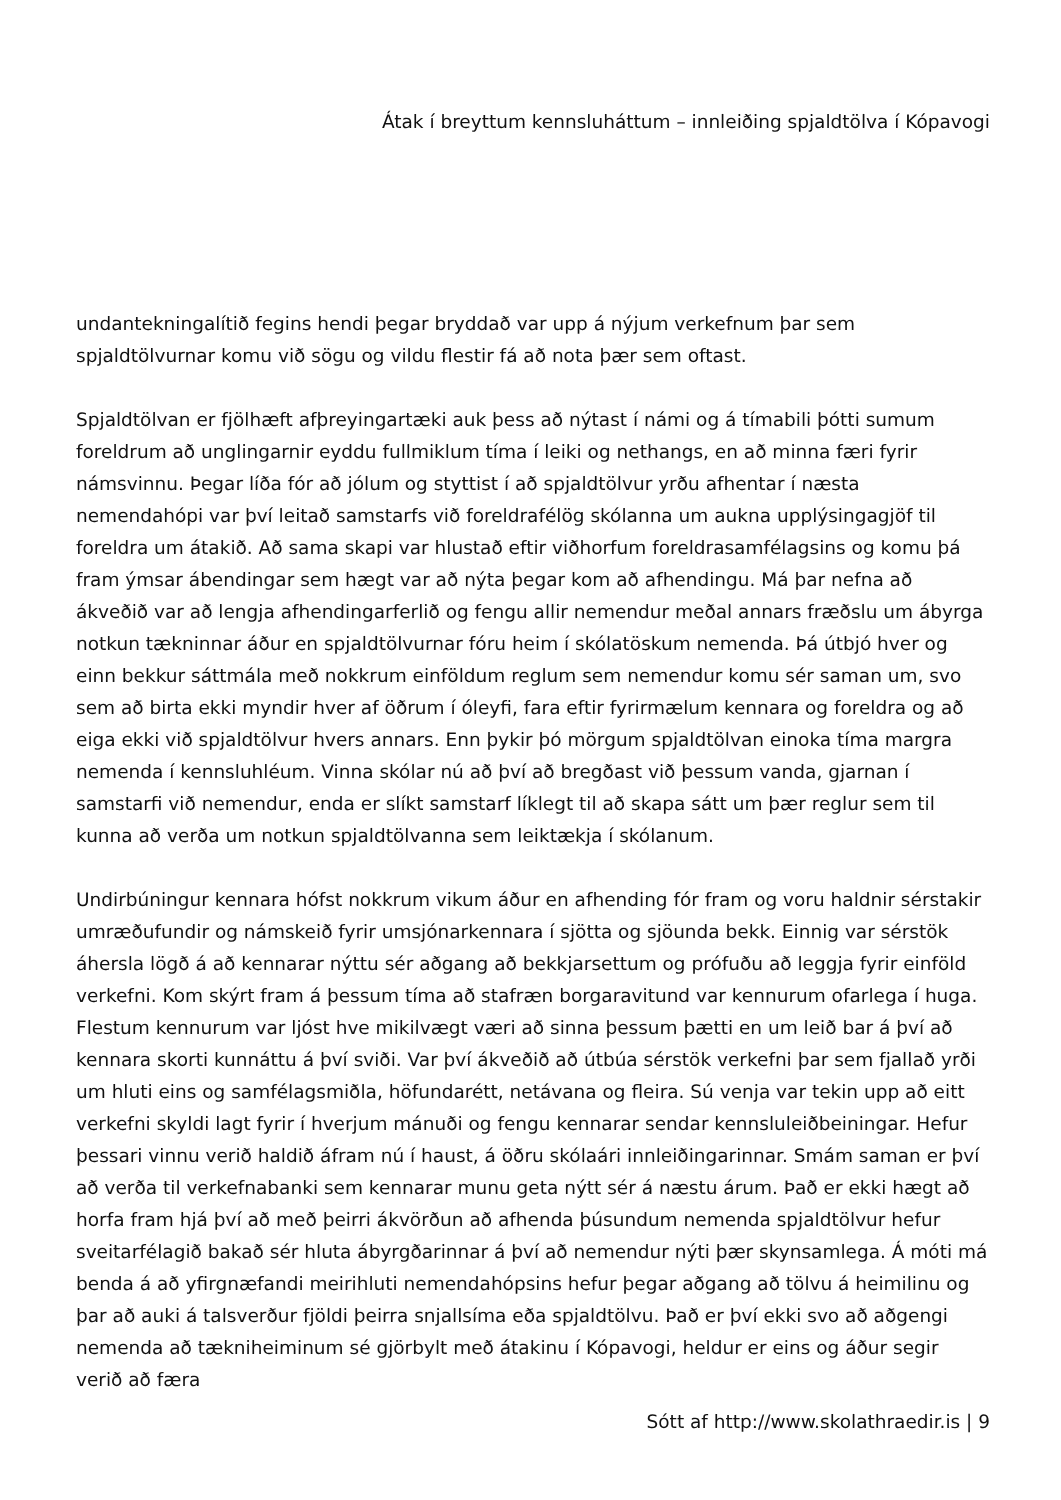Átak í breyttum kennsluháttum – innleiðing spjaldtölva í Kópavogi
undantekningalítið fegins hendi þegar bryddað var upp á nýjum verkefnum þar sem spjaldtölvurnar komu við sögu og vildu flestir fá að nota þær sem oftast.
Spjaldtölvan er fjölhæft afþreyingartæki auk þess að nýtast í námi og á tímabili þótti sumum foreldrum að unglingarnir eyddu fullmiklum tíma í leiki og nethangs, en að minna færi fyrir námsvinnu. Þegar líða fór að jólum og styttist í að spjaldtölvur yrðu afhentar í næsta nemendahópi var því leitað samstarfs við foreldrafélög skólanna um aukna upplýsingagjöf til foreldra um átakið. Að sama skapi var hlustað eftir viðhorfum foreldrasamfélagsins og komu þá fram ýmsar ábendingar sem hægt var að nýta þegar kom að afhendingu. Má þar nefna að ákveðið var að lengja afhendingarferlið og fengu allir nemendur meðal annars fræðslu um ábyrga notkun tækninnar áður en spjaldtölvurnar fóru heim í skólatöskum nemenda. Þá útbjó hver og einn bekkur sáttmála með nokkrum einföldum reglum sem nemendur komu sér saman um, svo sem að birta ekki myndir hver af öðrum í óleyfi, fara eftir fyrirmælum kennara og foreldra og að eiga ekki við spjaldtölvur hvers annars. Enn þykir þó mörgum spjaldtölvan einoka tíma margra nemenda í kennsluhléum. Vinna skólar nú að því að bregðast við þessum vanda, gjarnan í samstarfi við nemendur, enda er slíkt samstarf líklegt til að skapa sátt um þær reglur sem til kunna að verða um notkun spjaldtölvanna sem leiktækja í skólanum.
Undirbúningur kennara hófst nokkrum vikum áður en afhending fór fram og voru haldnir sérstakir umræðufundir og námskeið fyrir umsjónarkennara í sjötta og sjöunda bekk. Einnig var sérstök áhersla lögð á að kennarar nýttu sér aðgang að bekkjarsettum og prófuðu að leggja fyrir einföld verkefni. Kom skýrt fram á þessum tíma að stafræn borgaravitund var kennurum ofarlega í huga. Flestum kennurum var ljóst hve mikilvægt væri að sinna þessum þætti en um leið bar á því að kennara skorti kunnáttu á því sviði. Var því ákveðið að útbúa sérstök verkefni þar sem fjallað yrði um hluti eins og samfélagsmiðla, höfundarétt, netávana og fleira. Sú venja var tekin upp að eitt verkefni skyldi lagt fyrir í hverjum mánuði og fengu kennarar sendar kennsluleiðbeiningar. Hefur þessari vinnu verið haldið áfram nú í haust, á öðru skólaári innleiðingarinnar. Smám saman er því að verða til verkefnabanki sem kennarar munu geta nýtt sér á næstu árum. Það er ekki hægt að horfa fram hjá því að með þeirri ákvörðun að afhenda þúsundum nemenda spjaldtölvur hefur sveitarfélagið bakað sér hluta ábyrgðarinnar á því að nemendur nýti þær skynsamlega. Á móti má benda á að yfirgnæfandi meirihluti nemendahópsins hefur þegar aðgang að tölvu á heimilinu og þar að auki á talsverður fjöldi þeirra snjallsíma eða spjaldtölvu. Það er því ekki svo að aðgengi nemenda að tækniheiminum sé gjörbylt með átakinu í Kópavogi, heldur er eins og áður segir verið að færa
Sótt af http://www.skolathraedir.is | 9